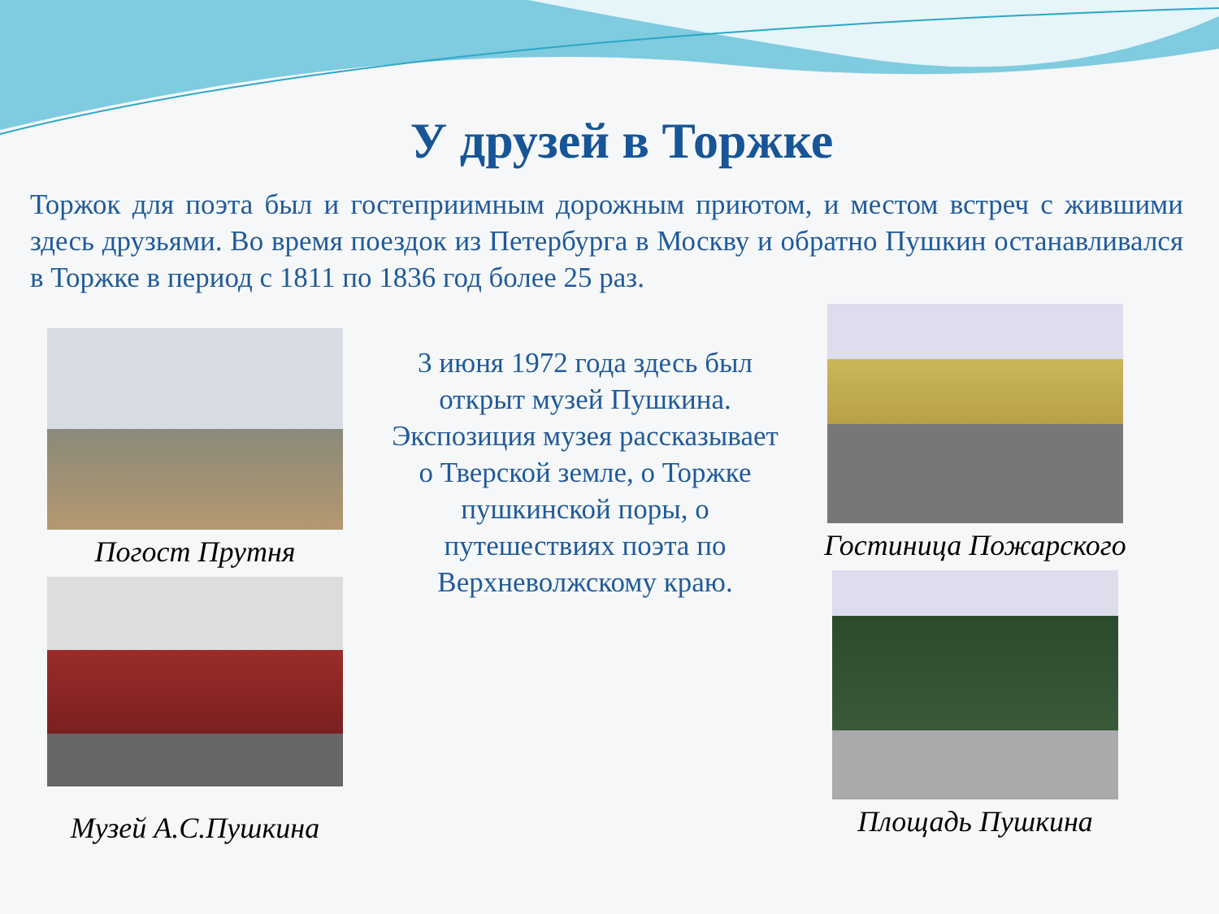У друзей в Торжке
Торжок для поэта был и гостеприимным дорожным приютом, и местом встреч с жившими здесь друзьями. Во время поездок из Петербурга в Москву и обратно Пушкин останавливался в Торжке в период с 1811 по 1836 год более 25 раз.
Погост Прутня
Музей А.С.Пушкина
3 июня 1972 года здесь был открыт музей Пушкина. Экспозиция музея рассказывает о Тверской земле, о Торжке пушкинской поры, о путешествиях поэта по Верхневолжскому краю.
Гостиница Пожарского
Площадь Пушкина